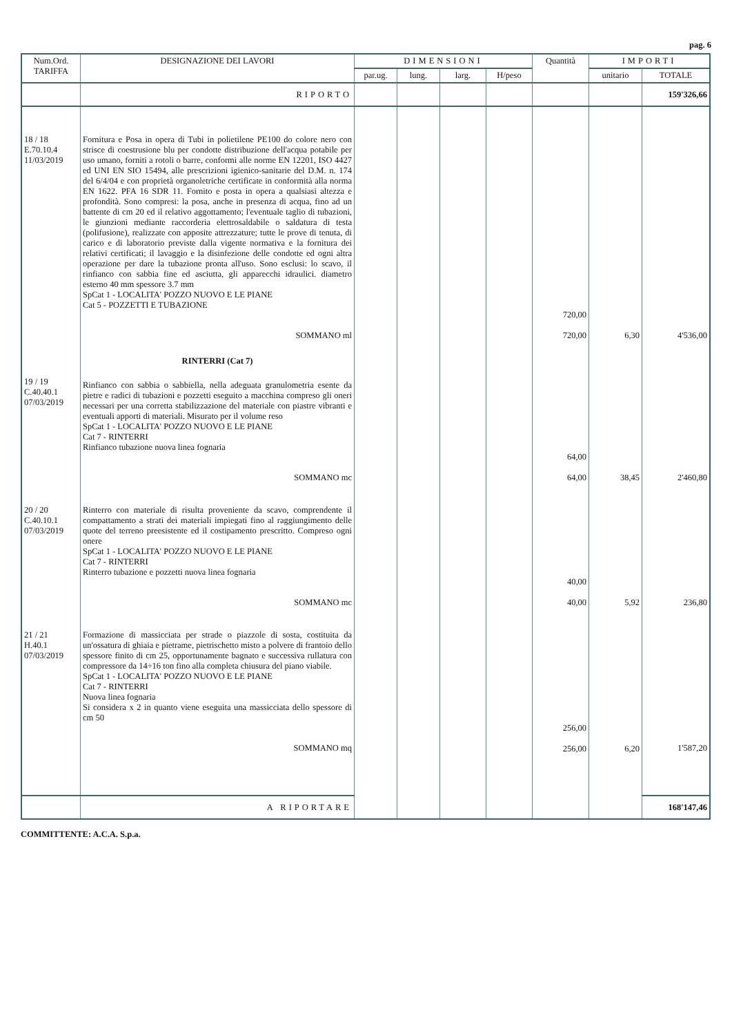pag. 6
| Num.Ord. TARIFFA | DESIGNAZIONE DEI LAVORI | DIMENSIONI | | | | Quantità | IMPORTI | |
| --- | --- | --- | --- | --- | --- | --- | --- | --- |
| | | par.ug. | lung. | larg. | H/peso | | unitario | TOTALE |
| | RIPORTO | | | | | | | 159'326,66 |
| 18 / 18 E.70.10.4 11/03/2019 | Fornitura e Posa in opera di Tubi in polietilene PE100 do colore nero con strisce di coestrusione blu per condotte distribuzione dell'acqua potabile per uso umano, forniti a rotoli o barre, conformi alle norme EN 12201, ISO 4427 ed UNI EN SIO 15494, alle prescrizioni igienico-sanitarie del D.M. n. 174 del 6/4/04 e con proprietà organoletriche certificate in conformità alla norma EN 1622. PFA 16 SDR 11. Fornito e posta in opera a qualsiasi altezza e profondità. Sono compresi: la posa, anche in presenza di acqua, fino ad un battente di cm 20 ed il relativo aggottamento; l'eventuale taglio di tubazioni, le giunzioni mediante raccorderia elettrosaldabile o saldatura di testa (polifusione), realizzate con apposite attrezzature; tutte le prove di tenuta, di carico e di laboratorio previste dalla vigente normativa e la fornitura dei relativi certificati; il lavaggio e la disinfezione delle condotte ed ogni altra operazione per dare la tubazione pronta all'uso. Sono esclusi: lo scavo, il rinfianco con sabbia fine ed asciutta, gli apparecchi idraulici. diametro esterno 40 mm spessore 3.7 mm SpCat 1 - LOCALITA' POZZO NUOVO E LE PIANE Cat 5 - POZZETTI E TUBAZIONE SOMMANO ml | | | | | 720,00 720,00 | 6,30 | 4'536,00 |
| 19 / 19 C.40.40.1 07/03/2019 | RINTERRI (Cat 7) Rinfianco con sabbia o sabbiella, nella adeguata granulometria esente da pietre e radici di tubazioni e pozzetti eseguito a macchina compreso gli oneri necessari per una corretta stabilizzazione del materiale con piastre vibranti e eventuali apporti di materiali. Misurato per il volume reso SpCat 1 - LOCALITA' POZZO NUOVO E LE PIANE Cat 7 - RINTERRI Rinfianco tubazione nuova linea fognaria SOMMANO mc | | | | | 64,00 64,00 | 38,45 | 2'460,80 |
| 20 / 20 C.40.10.1 07/03/2019 | Rinterro con materiale di risulta proveniente da scavo, comprendente il compattamento a strati dei materiali impiegati fino al raggiungimento delle quote del terreno preesistente ed il costipamento prescritto. Compreso ogni onere SpCat 1 - LOCALITA' POZZO NUOVO E LE PIANE Cat 7 - RINTERRI Rinterro tubazione e pozzetti nuova linea fognaria SOMMANO mc | | | | | 40,00 40,00 | 5,92 | 236,80 |
| 21 / 21 H.40.1 07/03/2019 | Formazione di massicciata per strade o piazzole di sosta, costituita da un'ossatura di ghiaia e pietrame, pietrischetto misto a polvere di frantoio dello spessore finito di cm 25, opportunamente bagnato e successiva rullatura con compressore da 14÷16 ton fino alla completa chiusura del piano viabile. SpCat 1 - LOCALITA' POZZO NUOVO E LE PIANE Cat 7 - RINTERRI Nuova linea fognaria Si considera x 2 in quanto viene eseguita una massicciata dello spessore di cm 50 SOMMANO mq | | | | | 256,00 256,00 | 6,20 | 1'587,20 |
| | A RIPORTARE | | | | | | | 168'147,46 |
COMMITTENTE: A.C.A. S.p.a.